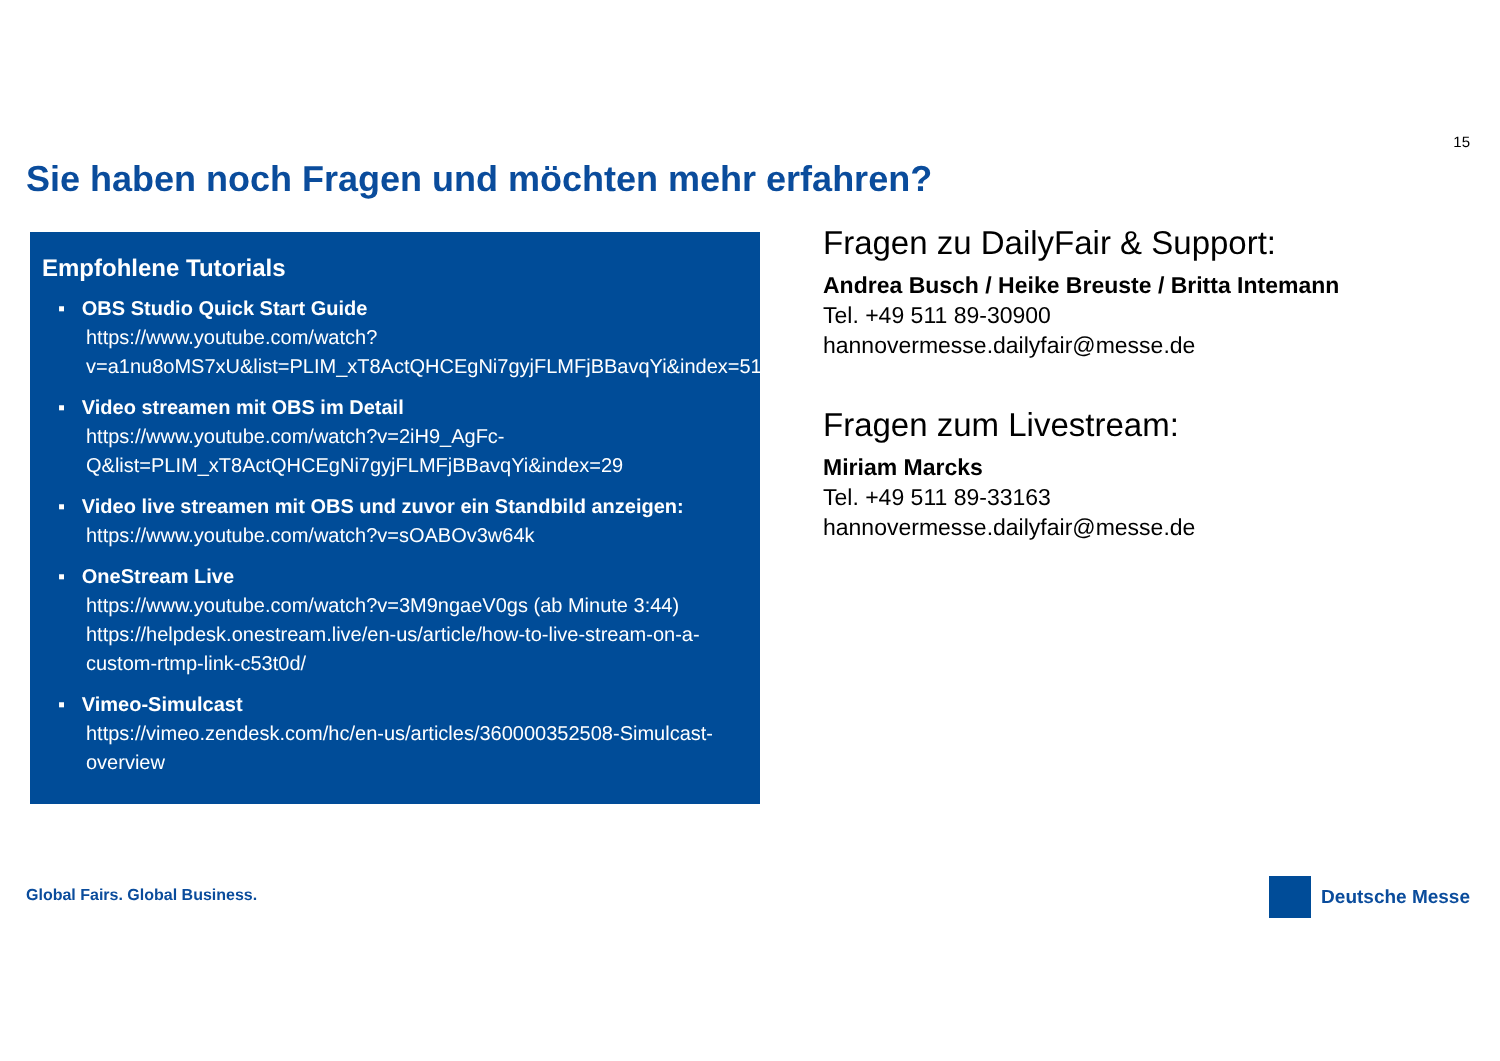15
Sie haben noch Fragen und möchten mehr erfahren?
Empfohlene Tutorials
▪ OBS Studio Quick Start Guide
https://www.youtube.com/watch?v=a1nu8oMS7xU&list=PLIM_xT8ActQHCEgNi7gyjFLMFjBBavqYi&index=51
▪ Video streamen mit OBS im Detail
https://www.youtube.com/watch?v=2iH9_AgFc-Q&list=PLIM_xT8ActQHCEgNi7gyjFLMFjBBavqYi&index=29
▪ Video live streamen mit OBS und zuvor ein Standbild anzeigen:
https://www.youtube.com/watch?v=sOABOv3w64k
▪ OneStream Live
https://www.youtube.com/watch?v=3M9ngaeV0gs (ab Minute 3:44)
https://helpdesk.onestream.live/en-us/article/how-to-live-stream-on-a-custom-rtmp-link-c53t0d/
▪ Vimeo-Simulcast
https://vimeo.zendesk.com/hc/en-us/articles/360000352508-Simulcast-overview
Fragen zu DailyFair & Support:
Andrea Busch / Heike Breuste / Britta Intemann
Tel. +49 511 89-30900
hannovermesse.dailyfair@messe.de
Fragen zum Livestream:
Miriam Marcks
Tel. +49 511 89-33163
hannovermesse.dailyfair@messe.de
Global Fairs. Global Business. Deutsche Messe